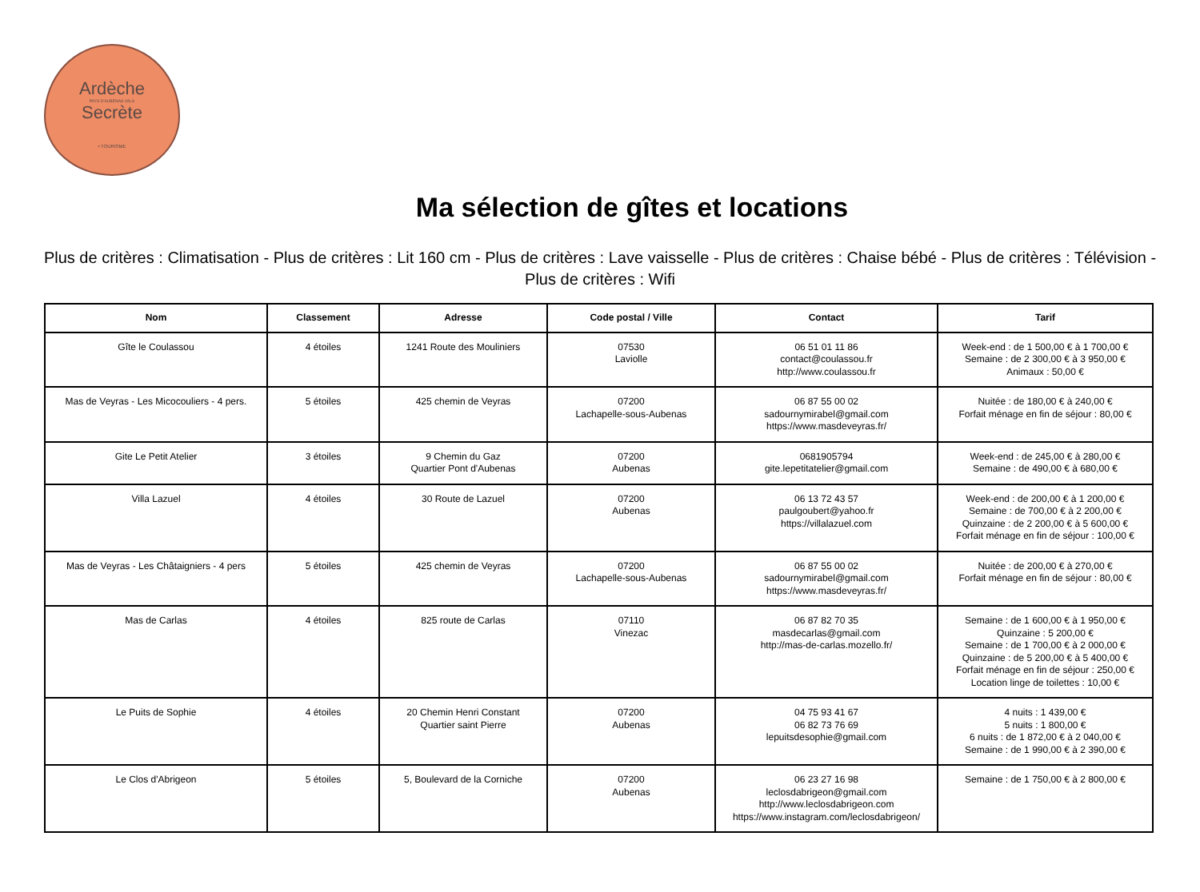Ardèche
PAYS D'AUBENAS VALS
Secrète
• TOURISME
Ma sélection de gîtes et locations
Plus de critères : Climatisation - Plus de critères : Lit 160 cm - Plus de critères : Lave vaisselle - Plus de critères : Chaise bébé - Plus de critères : Télévision - Plus de critères : Wifi
| Nom | Classement | Adresse | Code postal / Ville | Contact | Tarif |
| --- | --- | --- | --- | --- | --- |
| Gîte le Coulassou | 4 étoiles | 1241 Route des Mouliniers | 07530 Laviolle | 06 51 01 11 86 contact@coulassou.fr http://www.coulassou.fr | Week-end : de 1 500,00 € à 1 700,00 € Semaine : de 2 300,00 € à 3 950,00 € Animaux : 50,00 € |
| Mas de Veyras - Les Micocouliers - 4 pers. | 5 étoiles | 425 chemin de Veyras | 07200 Lachapelle-sous-Aubenas | 06 87 55 00 02 sadournymirabel@gmail.com https://www.masdeveyras.fr/ | Nuitée : de 180,00 € à 240,00 € Forfait ménage en fin de séjour : 80,00 € |
| Gite Le Petit Atelier | 3 étoiles | 9 Chemin du Gaz Quartier Pont d'Aubenas | 07200 Aubenas | 0681905794 gite.lepetitatelier@gmail.com | Week-end : de 245,00 € à 280,00 € Semaine : de 490,00 € à 680,00 € |
| Villa Lazuel | 4 étoiles | 30 Route de Lazuel | 07200 Aubenas | 06 13 72 43 57 paulgoubert@yahoo.fr https://villalazuel.com | Week-end : de 200,00 € à 1 200,00 € Semaine : de 700,00 € à 2 200,00 € Quinzaine : de 2 200,00 € à 5 600,00 € Forfait ménage en fin de séjour : 100,00 € |
| Mas de Veyras - Les Châtaigniers - 4 pers | 5 étoiles | 425 chemin de Veyras | 07200 Lachapelle-sous-Aubenas | 06 87 55 00 02 sadournymirabel@gmail.com https://www.masdeveyras.fr/ | Nuitée : de 200,00 € à 270,00 € Forfait ménage en fin de séjour : 80,00 € |
| Mas de Carlas | 4 étoiles | 825 route de Carlas | 07110 Vinezac | 06 87 82 70 35 masdecarlas@gmail.com http://mas-de-carlas.mozello.fr/ | Semaine : de 1 600,00 € à 1 950,00 € Quinzaine : 5 200,00 € Semaine : de 1 700,00 € à 2 000,00 € Quinzaine : de 5 200,00 € à 5 400,00 € Forfait ménage en fin de séjour : 250,00 € Location linge de toilettes : 10,00 € |
| Le Puits de Sophie | 4 étoiles | 20 Chemin Henri Constant Quartier saint Pierre | 07200 Aubenas | 04 75 93 41 67 06 82 73 76 69 lepuitsdesophie@gmail.com | 4 nuits : 1 439,00 € 5 nuits : 1 800,00 € 6 nuits : de 1 872,00 € à 2 040,00 € Semaine : de 1 990,00 € à 2 390,00 € |
| Le Clos d'Abrigeon | 5 étoiles | 5, Boulevard de la Corniche | 07200 Aubenas | 06 23 27 16 98 leclosdabrigeon@gmail.com http://www.leclosdabrigeon.com https://www.instagram.com/leclosdabrigeon/ | Semaine : de 1 750,00 € à 2 800,00 € |